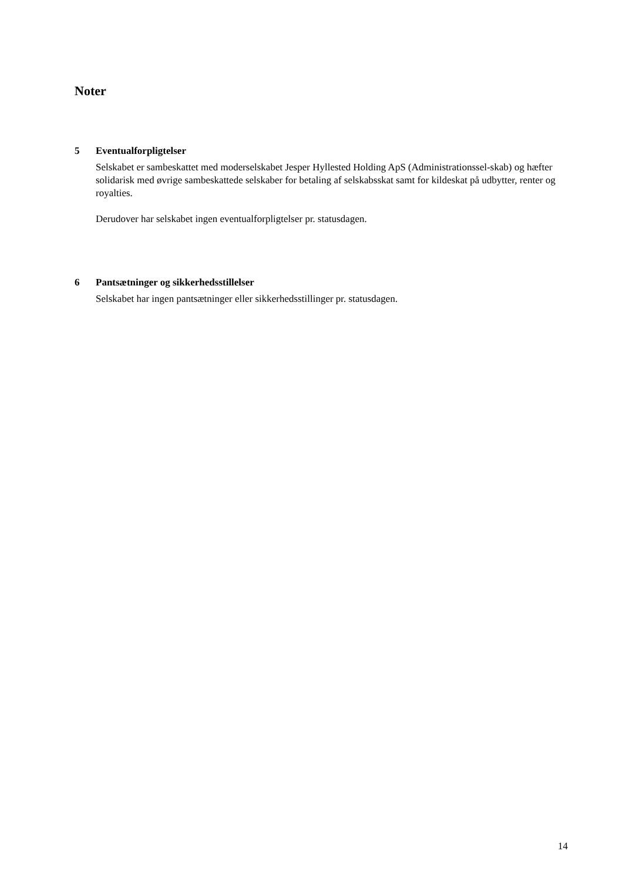Noter
5 Eventualforpligtelser
Selskabet er sambeskattet med moderselskabet Jesper Hyllested Holding ApS (Administrationssel-skab) og hæfter solidarisk med øvrige sambeskattede selskaber for betaling af selskabsskat samt for kildeskat på udbytter, renter og royalties.
Derudover har selskabet ingen eventualforpligtelser pr. statusdagen.
6 Pantsætninger og sikkerhedsstillelser
Selskabet har ingen pantsætninger eller sikkerhedsstillinger pr. statusdagen.
14